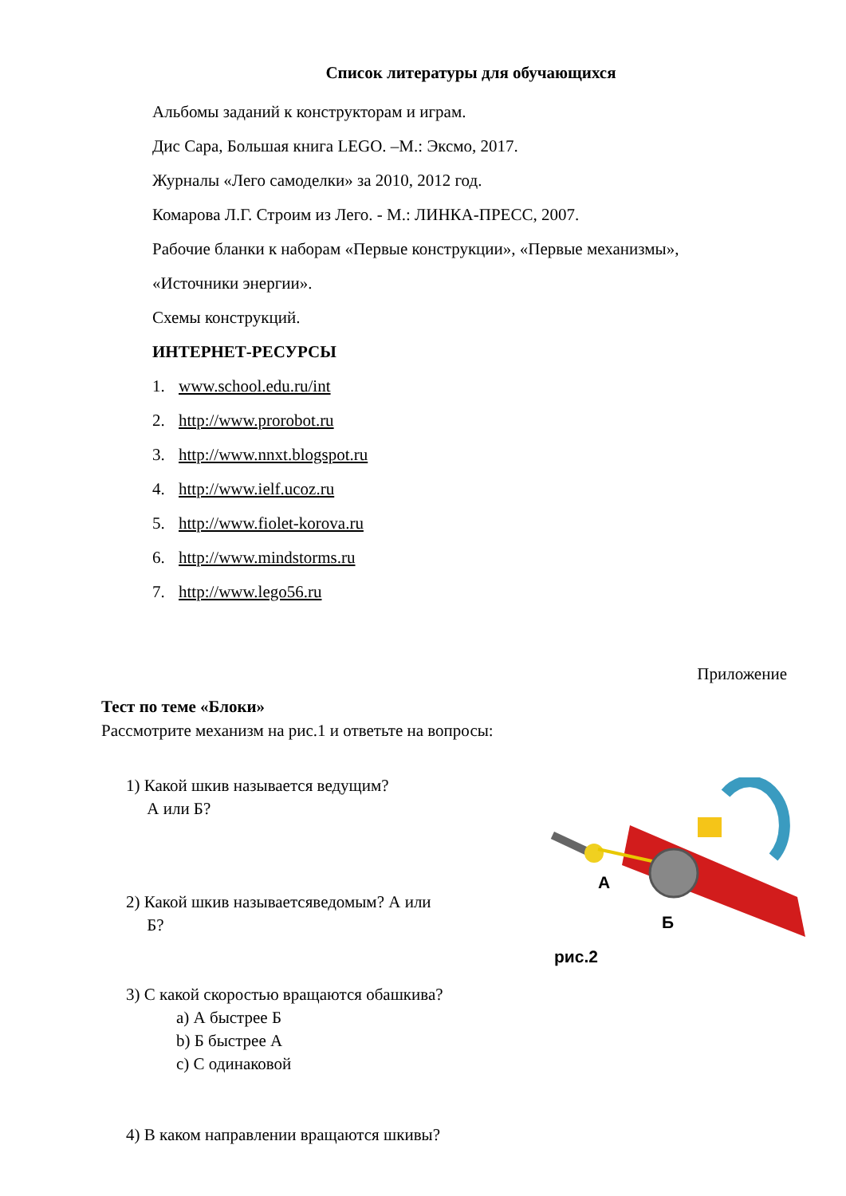Список литературы для обучающихся
Альбомы заданий к конструкторам и играм.
Дис Сара, Большая книга LEGO. –М.: Эксмо, 2017.
Журналы «Лего самоделки» за 2010, 2012 год.
Комарова Л.Г. Строим из Лего. - М.: ЛИНКА-ПРЕСС, 2007.
Рабочие бланки к наборам «Первые конструкции», «Первые механизмы»,
«Источники энергии».
Схемы конструкций.
ИНТЕРНЕТ-РЕСУРСЫ
1. www.school.edu.ru/int
2. http://www.prorobot.ru
3. http://www.nnxt.blogspot.ru
4. http://www.ielf.ucoz.ru
5. http://www.fiolet-korova.ru
6. http://www.mindstorms.ru
7. http://www.lego56.ru
Приложение
Тест по теме «Блоки»
Рассмотрите механизм на рис.1 и ответьте на вопросы:
1) Какой шкив называется ведущим?
А или Б?
2) Какой шкив называетсяведомым? А или
Б?
3) С какой скоростью вращаются обашкива?
a) А быстрее Б
b) Б быстрее А
c) С одинаковой
4) В каком направлении вращаются шкивы?
А
Б
рис.2